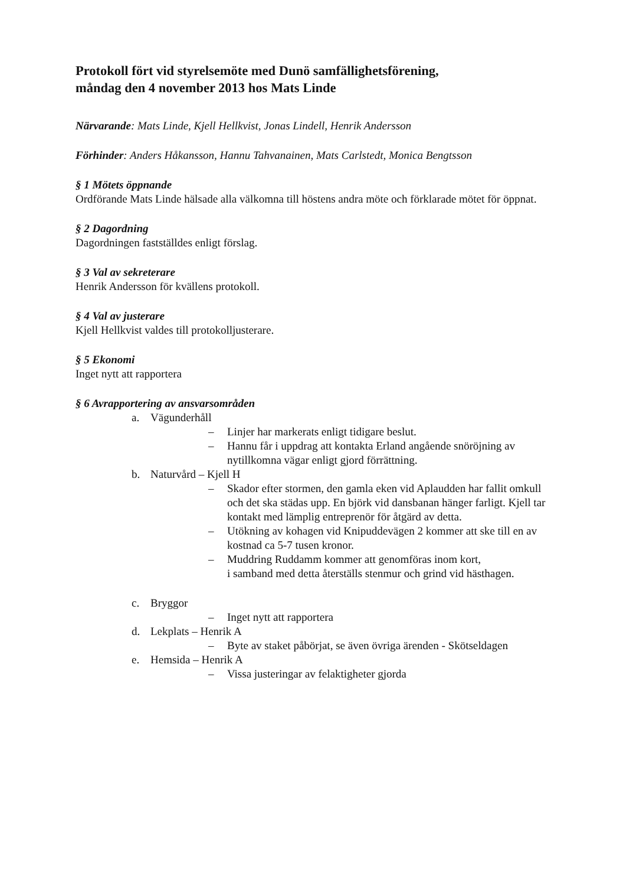Protokoll fört vid styrelsemöte med Dunö samfällighetsförening,
måndag den 4 november 2013 hos Mats Linde
Närvarande: Mats Linde, Kjell Hellkvist, Jonas Lindell, Henrik Andersson
Förhinder: Anders Håkansson, Hannu Tahvanainen, Mats Carlstedt, Monica Bengtsson
§ 1 Mötets öppnande
Ordförande Mats Linde hälsade alla välkomna till höstens andra möte och förklarade mötet för öppnat.
§ 2 Dagordning
Dagordningen fastställdes enligt förslag.
§ 3 Val av sekreterare
Henrik Andersson för kvällens protokoll.
§ 4 Val av justerare
Kjell Hellkvist valdes till protokolljusterare.
§ 5 Ekonomi
Inget nytt att rapportera
§ 6 Avrapportering av ansvarsområden
a. Vägunderhåll
– Linjer har markerats enligt tidigare beslut.
– Hannu får i uppdrag att kontakta Erland angående snöröjning av nytillkomna vägar enligt gjord förrättning.
b. Naturvård – Kjell H
– Skador efter stormen, den gamla eken vid Aplaudden har fallit omkull och det ska städas upp. En björk vid dansbanan hänger farligt. Kjell tar kontakt med lämplig entreprenör för åtgärd av detta.
– Utökning av kohagen vid Knipuddevägen 2 kommer att ske till en av kostnad ca 5-7 tusen kronor.
– Muddring Ruddamm kommer att genomföras inom kort,
i samband med detta återställs stenmur och grind vid hästhagen.
c. Bryggor
– Inget nytt att rapportera
d. Lekplats – Henrik A
– Byte av staket påbörjat, se även övriga ärenden - Skötseldagen
e. Hemsida – Henrik A
– Vissa justeringar av felaktigheter gjorda